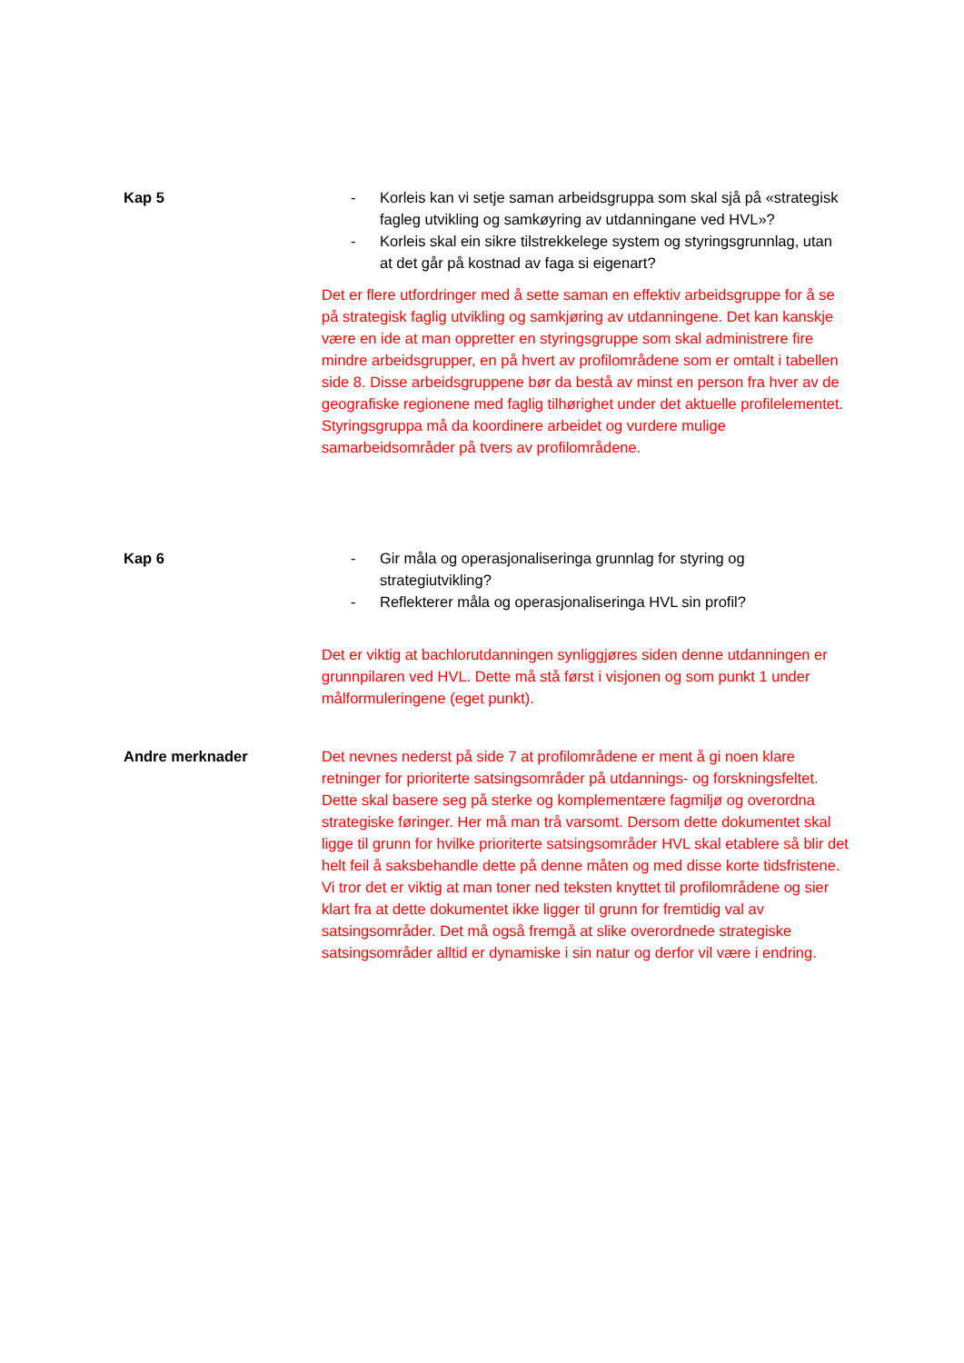Kap 5 - Korleis kan vi setje saman arbeidsgruppa som skal sjå på «strategisk fagleg utvikling og samkøyring av utdanningane ved HVL»?
- Korleis skal ein sikre tilstrekkelege system og styringsgrunnlag, utan at det går på kostnad av faga si eigenart?
Det er flere utfordringer med å sette saman en effektiv arbeidsgruppe for å se på strategisk faglig utvikling og samkjøring av utdanningene. Det kan kanskje være en ide at man oppretter en styringsgruppe som skal administrere fire mindre arbeidsgrupper, en på hvert av profilområdene som er omtalt i tabellen side 8. Disse arbeidsgruppene bør da bestå av minst en person fra hver av de geografiske regionene med faglig tilhørighet under det aktuelle profilelementet. Styringsgruppa må da koordinere arbeidet og vurdere mulige samarbeidsområder på tvers av profilområdene.
Kap 6 - Gir måla og operasjonaliseringa grunnlag for styring og strategiutvikling?
- Reflekterer måla og operasjonaliseringa HVL sin profil?
Det er viktig at bachlorutdanningen synliggjøres siden denne utdanningen er grunnpilaren ved HVL. Dette må stå først i visjonen og som punkt 1 under målformuleringene (eget punkt).
Andre merknader Det nevnes nederst på side 7 at profilområdene er ment å gi noen klare retninger for prioriterte satsingsområder på utdannings- og forskningsfeltet. Dette skal basere seg på sterke og komplementære fagmiljø og overordna strategiske føringer. Her må man trå varsomt. Dersom dette dokumentet skal ligge til grunn for hvilke prioriterte satsingsområder HVL skal etablere så blir det helt feil å saksbehandle dette på denne måten og med disse korte tidsfristene. Vi tror det er viktig at man toner ned teksten knyttet til profilområdene og sier klart fra at dette dokumentet ikke ligger til grunn for fremtidig val av satsingsområder. Det må også fremgå at slike overordnede strategiske satsingsområder alltid er dynamiske i sin natur og derfor vil være i endring.